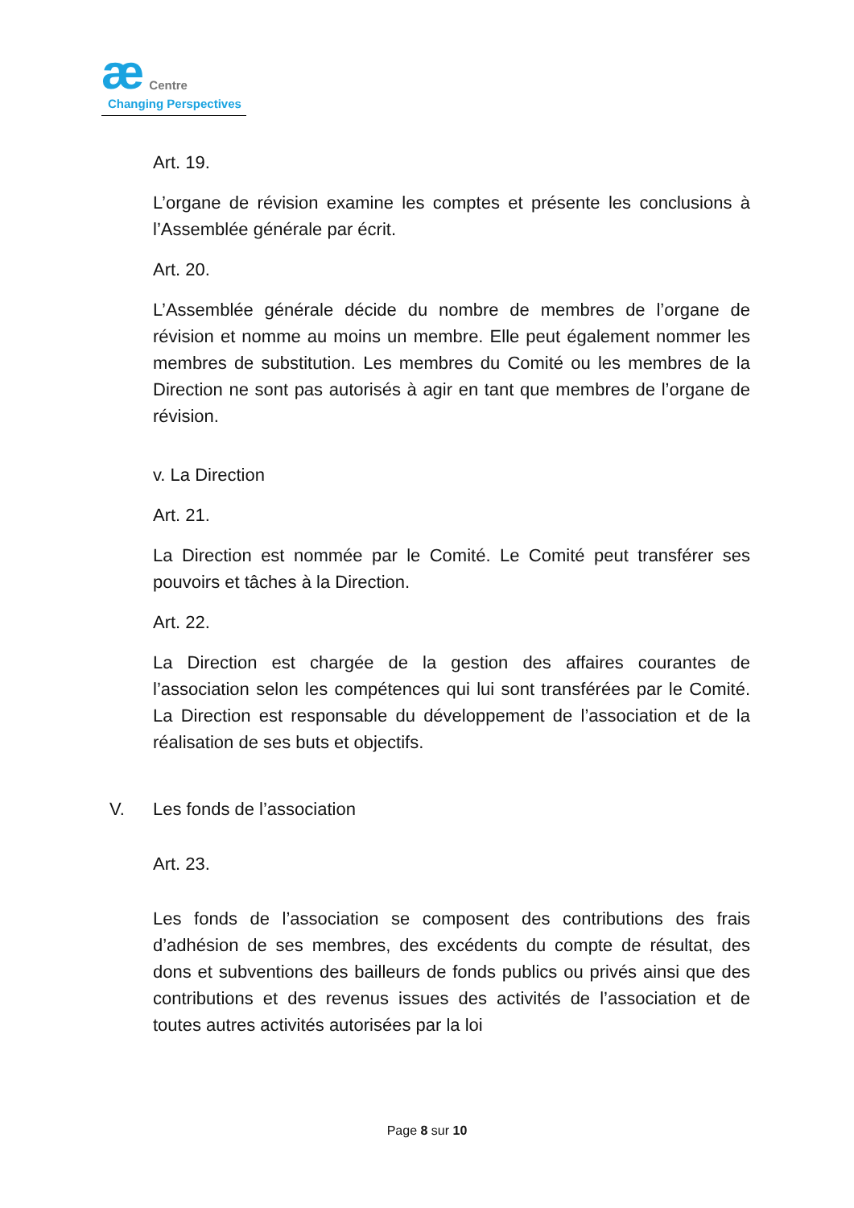æ Centre
Changing Perspectives
Art. 19.
L’organe de révision examine les comptes et présente les conclusions à l’Assemblée générale par écrit.
Art. 20.
L’Assemblée générale décide du nombre de membres de l’organe de révision et nomme au moins un membre. Elle peut également nommer les membres de substitution. Les membres du Comité ou les membres de la Direction ne sont pas autorisés à agir en tant que membres de l’organe de révision.
v. La Direction
Art. 21.
La Direction est nommée par le Comité. Le Comité peut transférer ses pouvoirs et tâches à la Direction.
Art. 22.
La Direction est chargée de la gestion des affaires courantes de l’association selon les compétences qui lui sont transférées par le Comité. La Direction est responsable du développement de l’association et de la réalisation de ses buts et objectifs.
V. Les fonds de l’association
Art. 23.
Les fonds de l’association se composent des contributions des frais d’adhésion de ses membres, des excédents du compte de résultat, des dons et subventions des bailleurs de fonds publics ou privés ainsi que des contributions et des revenus issues des activités de l’association et de toutes autres activités autorisées par la loi
Page 8 sur 10